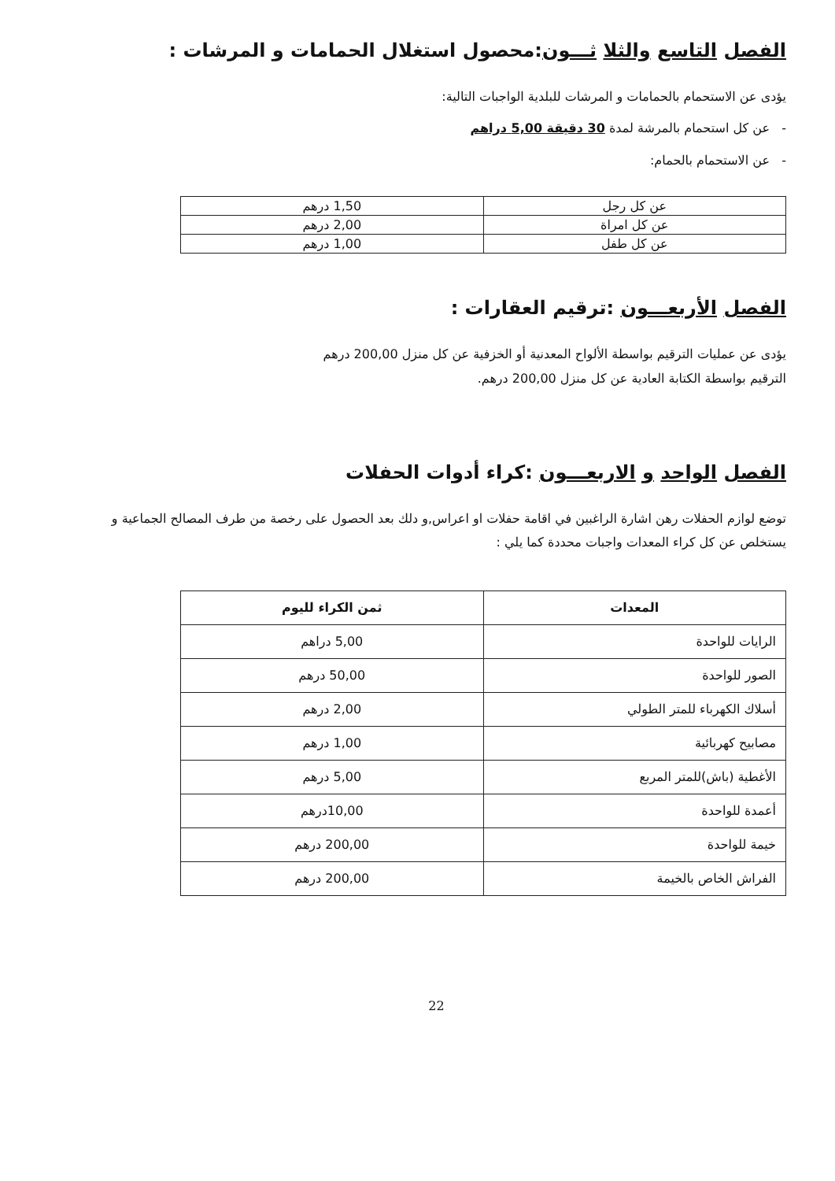الفصل التاسع والثلا ثـــون:محصول استغلال الحمامات و المرشات :
يؤدى عن الاستحمام بالحمامات و المرشات للبلدية الواجبات التالية:
- عن كل استحمام بالمرشة لمدة 30 دقيقة 5,00 دراهم
- عن الاستحمام بالحمام:
| عن كل رجل | 1,50 درهم |
| عن كل امراة | 2,00 درهم |
| عن كل طفل | 1,00 درهم |
الفصل الأربعـــون :ترقيم العقارات :
يؤدى عن عمليات الترقيم بواسطة الألواح المعدنية أو الخزفية عن كل منزل 200,00 درهم
الترقيم بواسطة الكتابة العادية عن كل منزل 200,00 درهم.
الفصل الواحد و الاربعـــون :كراء أدوات الحفلات
توضع لوازم الحفلات رهن اشارة الراغبين في اقامة حفلات او اعراس,و دلك بعد الحصول على رخصة من طرف المصالح الجماعية و يستخلص عن كل كراء المعدات واجبات محددة كما يلي :
| المعدات | ثمن الكراء لليوم |
| --- | --- |
| الرايات للواحدة | 5,00 دراهم |
| الصور للواحدة | 50,00 درهم |
| أسلاك الكهرباء للمتر الطولي | 2,00 درهم |
| مصابيح كهربائية | 1,00 درهم |
| الأغطية (باش)للمتر المربع | 5,00 درهم |
| أعمدة للواحدة | 10,00درهم |
| خيمة للواحدة | 200,00 درهم |
| الفراش الخاص بالخيمة | 200,00 درهم |
22